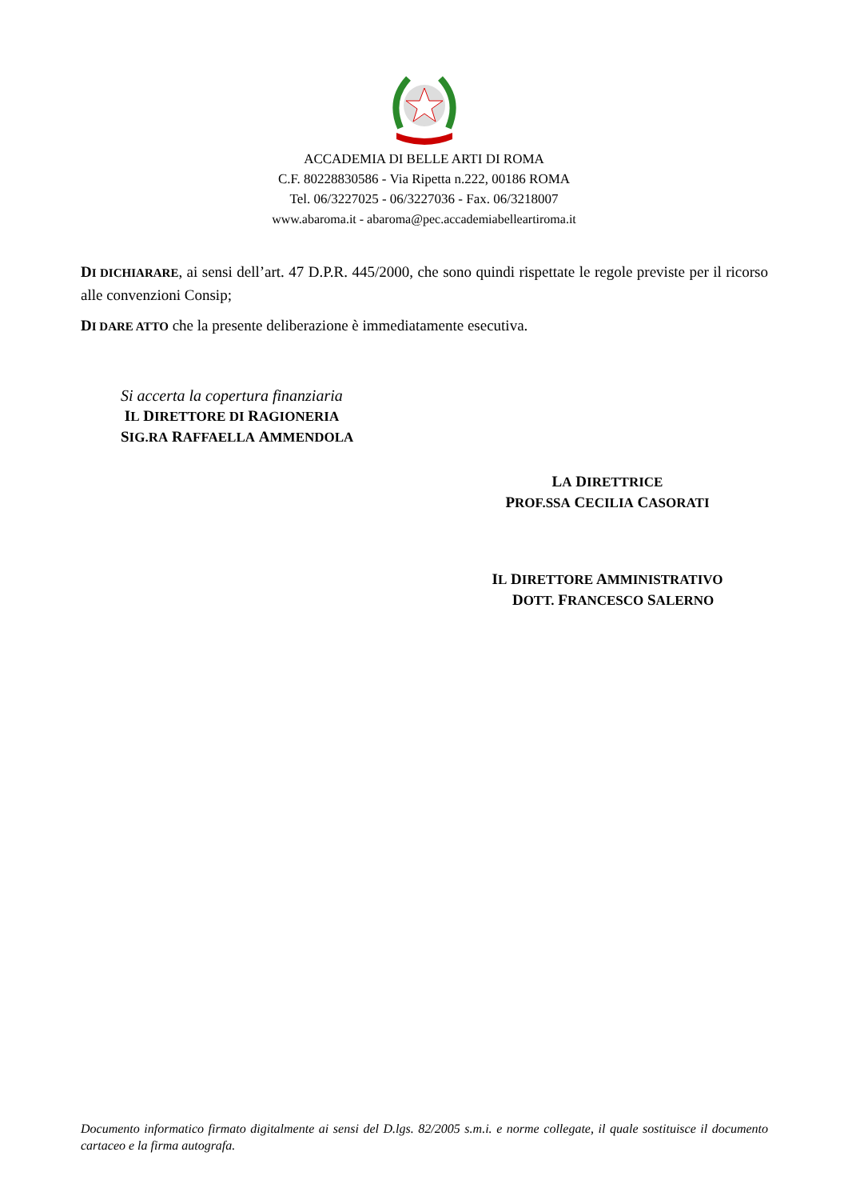ACCADEMIA DI BELLE ARTI DI ROMA
C.F. 80228830586 - Via Ripetta n.222, 00186 ROMA
Tel. 06/3227025 - 06/3227036 - Fax. 06/3218007
www.abaroma.it - abaroma@pec.accademiabelleartiroma.it
DI DICHIARARE, ai sensi dell’art. 47 D.P.R. 445/2000, che sono quindi rispettate le regole previste per il ricorso alle convenzioni Consip;
DI DARE ATTO che la presente deliberazione è immediatamente esecutiva.
Si accerta la copertura finanziaria
IL DIRETTORE DI RAGIONERIA
SIG.RA RAFFAELLA AMMENDOLA
LA DIRETTRICE
PROF.SSA CECILIA CASORATI
IL DIRETTORE AMMINISTRATIVO
DOTT. FRANCESCO SALERNO
Documento informatico firmato digitalmente ai sensi del D.lgs. 82/2005 s.m.i. e norme collegate, il quale sostituisce il documento cartaceo e la firma autografa.